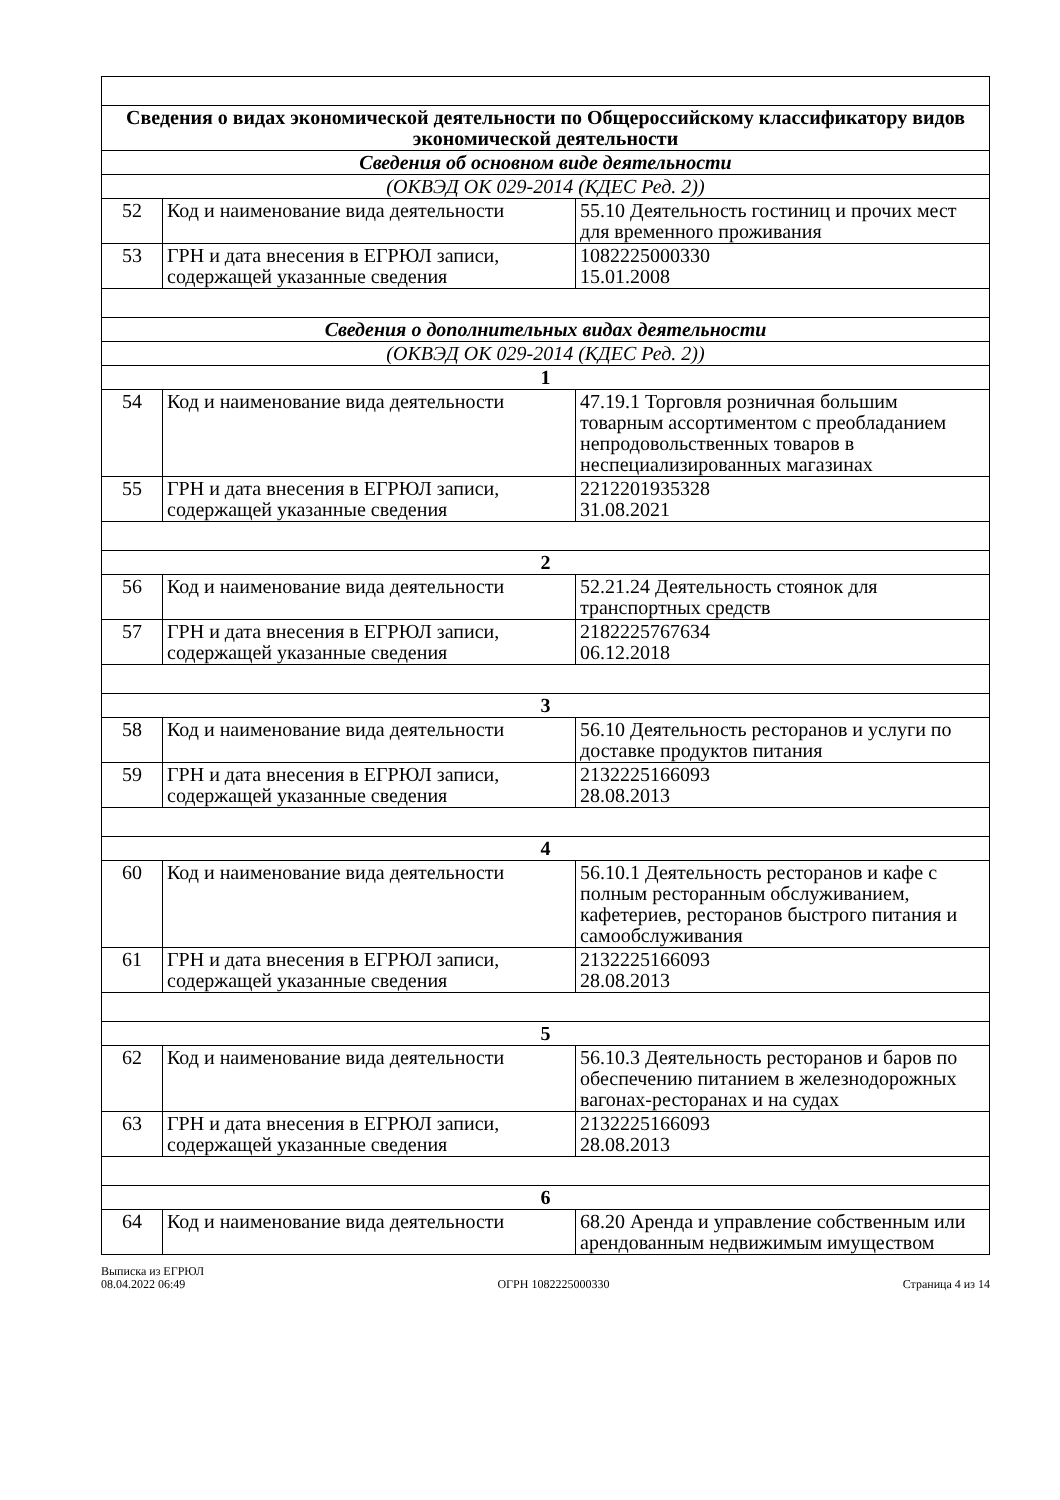| Сведения о видах экономической деятельности по Общероссийскому классификатору видов экономической деятельности | | |
| Сведения об основном виде деятельности | | |
| (ОКВЭД ОК 029-2014 (КДЕС Ред. 2)) | | |
| 52 | Код и наименование вида деятельности | 55.10 Деятельность гостиниц и прочих мест для временного проживания |
| 53 | ГРН и дата внесения в ЕГРЮЛ записи, содержащей указанные сведения | 1082225000330 15.01.2008 |
| Сведения о дополнительных видах деятельности | | |
| (ОКВЭД ОК 029-2014 (КДЕС Ред. 2)) | | |
| 1 | | |
| 54 | Код и наименование вида деятельности | 47.19.1 Торговля розничная большим товарным ассортиментом с преобладанием непродовольственных товаров в неспециализированных магазинах |
| 55 | ГРН и дата внесения в ЕГРЮЛ записи, содержащей указанные сведения | 2212201935328 31.08.2021 |
| 2 | | |
| 56 | Код и наименование вида деятельности | 52.21.24 Деятельность стоянок для транспортных средств |
| 57 | ГРН и дата внесения в ЕГРЮЛ записи, содержащей указанные сведения | 2182225767634 06.12.2018 |
| 3 | | |
| 58 | Код и наименование вида деятельности | 56.10 Деятельность ресторанов и услуги по доставке продуктов питания |
| 59 | ГРН и дата внесения в ЕГРЮЛ записи, содержащей указанные сведения | 2132225166093 28.08.2013 |
| 4 | | |
| 60 | Код и наименование вида деятельности | 56.10.1 Деятельность ресторанов и кафе с полным ресторанным обслуживанием, кафетериев, ресторанов быстрого питания и самообслуживания |
| 61 | ГРН и дата внесения в ЕГРЮЛ записи, содержащей указанные сведения | 2132225166093 28.08.2013 |
| 5 | | |
| 62 | Код и наименование вида деятельности | 56.10.3 Деятельность ресторанов и баров по обеспечению питанием в железнодорожных вагонах-ресторанах и на судах |
| 63 | ГРН и дата внесения в ЕГРЮЛ записи, содержащей указанные сведения | 2132225166093 28.08.2013 |
| 6 | | |
| 64 | Код и наименование вида деятельности | 68.20 Аренда и управление собственным или арендованным недвижимым имуществом |
Выписка из ЕГРЮЛ
08.04.2022 06:49
ОГРН 1082225000330
Страница 4 из 14